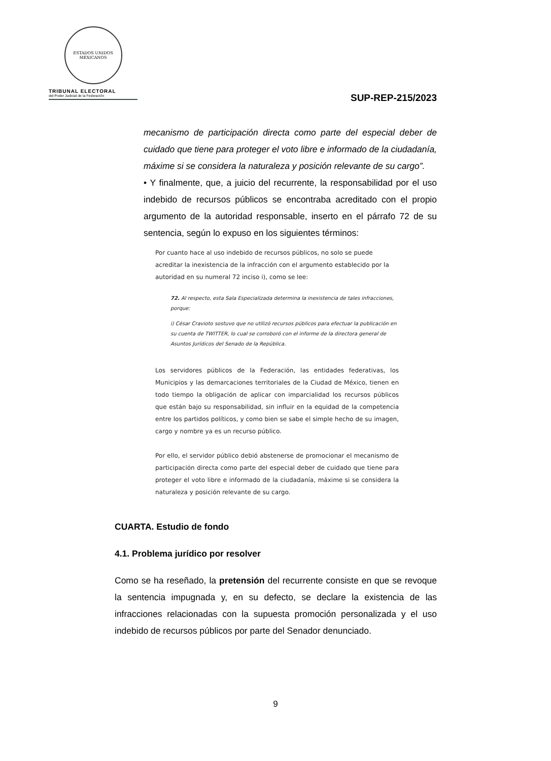ESTADOS UNIDOS MEXICANOS
TRIBUNAL ELECTORAL
del Poder Judicial de la Federación
SUP-REP-215/2023
mecanismo de participación directa como parte del especial deber de cuidado que tiene para proteger el voto libre e informado de la ciudadanía, máxime si se considera la naturaleza y posición relevante de su cargo”.
• Y finalmente, que, a juicio del recurrente, la responsabilidad por el uso indebido de recursos públicos se encontraba acreditado con el propio argumento de la autoridad responsable, inserto en el párrafo 72 de su sentencia, según lo expuso en los siguientes términos:
Por cuanto hace al uso indebido de recursos públicos, no solo se puede acreditar la inexistencia de la infracción con el argumento establecido por la autoridad en su numeral 72 inciso i), como se lee:
72. Al respecto, esta Sala Especializada determina la inexistencia de tales infracciones, porque:
i) César Cravioto sostuvo que no utilizó recursos públicos para efectuar la publicación en su cuenta de TWITTER, lo cual se corroboró con el informe de la directora general de Asuntos Jurídicos del Senado de la República.
Los servidores públicos de la Federación, las entidades federativas, los Municipios y las demarcaciones territoriales de la Ciudad de México, tienen en todo tiempo la obligación de aplicar con imparcialidad los recursos públicos que están bajo su responsabilidad, sin influir en la equidad de la competencia entre los partidos políticos, y como bien se sabe el simple hecho de su imagen, cargo y nombre ya es un recurso público.
Por ello, el servidor público debió abstenerse de promocionar el mecanismo de participación directa como parte del especial deber de cuidado que tiene para proteger el voto libre e informado de la ciudadanía, máxime si se considera la naturaleza y posición relevante de su cargo.
CUARTA. Estudio de fondo
4.1. Problema jurídico por resolver
Como se ha reseñado, la pretensión del recurrente consiste en que se revoque la sentencia impugnada y, en su defecto, se declare la existencia de las infracciones relacionadas con la supuesta promoción personalizada y el uso indebido de recursos públicos por parte del Senador denunciado.
9